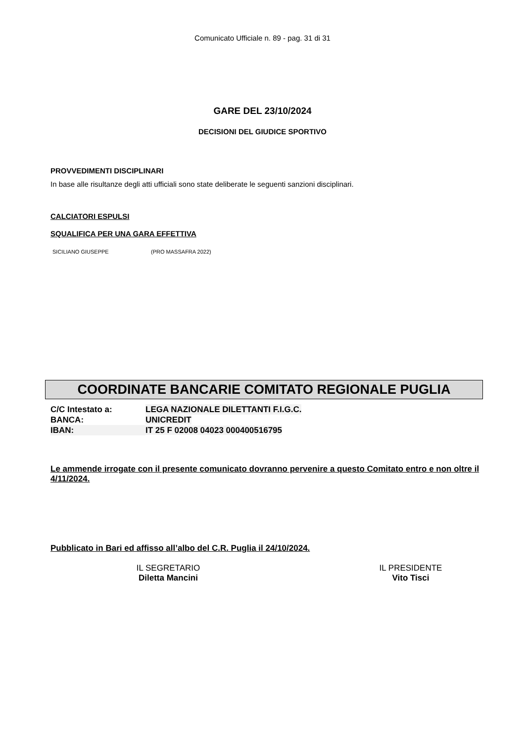Comunicato Ufficiale n. 89 - pag. 31 di 31
GARE DEL 23/10/2024
DECISIONI DEL GIUDICE SPORTIVO
PROVVEDIMENTI DISCIPLINARI
In base alle risultanze degli atti ufficiali sono state deliberate le seguenti sanzioni disciplinari.
CALCIATORI ESPULSI
SQUALIFICA PER UNA GARA EFFETTIVA
SICILIANO GIUSEPPE (PRO MASSAFRA 2022)
COORDINATE BANCARIE COMITATO REGIONALE PUGLIA
| C/C Intestato a: | LEGA NAZIONALE DILETTANTI F.I.G.C. |
| BANCA: | UNICREDIT |
| IBAN: | IT 25 F 02008 04023 000400516795 |
Le ammende irrogate con il presente comunicato dovranno pervenire a questo Comitato entro e non oltre il 4/11/2024.
Pubblicato in Bari ed affisso all’albo del C.R. Puglia il 24/10/2024.
IL SEGRETARIO
Diletta Mancini
IL PRESIDENTE
Vito Tisci